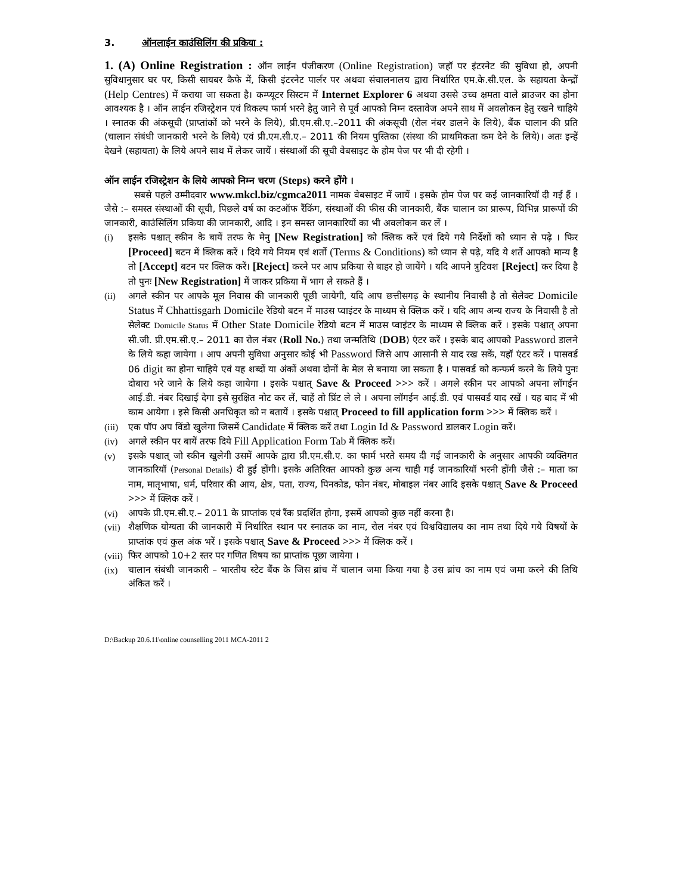3. ऑनलाईन काउंसिलिंग की प्रकिया :
1. (A) Online Registration : ऑन लाईन पंजीकरण (Online Registration) जहॉ पर इंटरनेट की सुविधा हो, अपनी सुविधानुसार घर पर, किसी सायबर कैफे में, किसी इंटरनेट पार्लर पर अथवा संचालनालय द्वारा निर्धारित एम.के.सी.एल. के सहायता केन्द्रों (Help Centres) में कराया जा सकता है। कम्प्यूटर सिस्टम में Internet Explorer 6 अथवा उससे उच्च क्षमता वाले ब्राउजर का होना आवश्यक है । ऑन लाईन रजिस्ट्रेशन एवं विकल्प फार्म भरने हेतु जाने से पूर्व आपको निम्न दस्तावेज अपने साथ में अवलोकन हेतु रखने चाहिये । स्नातक की अंकसूची (प्राप्तांकों को भरने के लिये), प्री.एम.सी.ए.–2011 की अंकसूची (रोल नंबर डालने के लिये), बैंक चालान की प्रति (चालान संबंधी जानकारी भरने के लिये) एवं प्री.एम.सी.ए.– 2011 की नियम पुस्तिका (संस्था की प्राथमिकता कम देने के लिये)। अतः इन्हें देखने (सहायता) के लिये अपने साथ में लेकर जायें । संस्थाओं की सूची वेबसाइट के होम पेज पर भी दी रहेगी ।
ऑन लाईन रजिस्ट्रेशन के लिये आपको निम्न चरण (Steps) करने होंगे ।
सबसे पहले उम्मीदवार www.mkcl.biz/cgmca2011 नामक वेबसाइट में जायें । इसके होम पेज पर कई जानकारियॉ दी गई हैं । जैसे :– समस्त संस्थाओं की सूची, पिछले वर्ष का कटऑफ रैंकिंग, संस्थाओं की फीस की जानकारी, बैंक चालान का प्रारूप, विभिन्न प्रारूपों की जानकारी, काउंसिलिंग प्रकिया की जानकारी, आदि । इन समस्त जानकारियों का भी अवलोकन कर लें ।
(i) इसके पश्चात् स्कीन के बायें तरफ के मेनु [New Registration] को क्लिक करें एवं दिये गये निर्देशों को ध्यान से पढ़े । फिर [Proceed] बटन में क्लिक करें । दिये गये नियम एवं शर्तो (Terms & Conditions) को ध्यान से पढ़े, यदि ये शर्ते आपको मान्य है तो [Accept] बटन पर क्लिक करें। [Reject] करने पर आप प्रकिया से बाहर हो जायेंगे । यदि आपने त्रुटिवश [Reject] कर दिया है तो पुनः [New Registration] में जाकर प्रकिया में भाग ले सकते हैं ।
(ii) अगले स्कीन पर आपके मूल निवास की जानकारी पूछी जायेगी, यदि आप छत्तीसगढ़ के स्थानीय निवासी है तो सेलेक्ट Domicile Status में Chhattisgarh Domicile रेडियो बटन में माउस प्वाइंटर के माध्यम से क्लिक करें । यदि आप अन्य राज्य के निवासी है तो सेलेक्ट Domicile Status में Other State Domicile रेडियो बटन में माउस प्वाइंटर के माध्यम से क्लिक करें । इसके पश्चात् अपना सी.जी. प्री.एम.सी.ए.– 2011 का रोल नंबर (Roll No.) तथा जन्मतिथि (DOB) एंटर करें । इसके बाद आपको Password डालने के लिये कहा जायेगा । आप अपनी सुविधा अनुसार कोई भी Password जिसे आप आसानी से याद रख सकें, यहॉ एंटर करें । पासवर्ड 06 digit का होना चाहिये एवं यह शब्दों या अंकों अथवा दोनों के मेल से बनाया जा सकता है । पासवर्ड को कन्फर्म करने के लिये पुनः दोबारा भरे जाने के लिये कहा जायेगा । इसके पश्चात् Save & Proceed >>> करें । अगले स्कीन पर आपको अपना लॉगईन आई.डी. नंबर दिखाई देगा इसे सुरक्षित नोट कर लें, चाहें तो प्रिंट ले ले । अपना लॉगईन आई.डी. एवं पासवर्ड याद रखें । यह बाद में भी काम आयेगा । इसे किसी अनधिकृत को न बतायें । इसके पश्चात् Proceed to fill application form >>> में क्लिक करें ।
(iii)
एक पॉप अप विंडो खुलेगा जिसमें Candidate में क्लिक करें तथा Login Id & Password डालकर Login करें।
(iv) अगले स्कीन पर बायें तरफ दिये Fill Application Form Tab में क्लिक करें।
(v) इसके पश्चात् जो स्कीन खुलेगी उसमें आपके द्वारा प्री.एम.सी.ए. का फार्म भरते समय दी गई जानकारी के अनुसार आपकी व्यक्तिगत जानकारियॉ (Personal Details) दी हुई होंगी। इसके अतिरिक्त आपको कुछ अन्य चाही गई जानकारियॉ भरनी होंगी जैसे :– माता का नाम, मातृभाषा, धर्म, परिवार की आय, क्षेत्र, पता, राज्य, पिनकोड, फोन नंबर, मोबाइल नंबर आदि इसके पश्चात् Save & Proceed >>> में क्लिक करें ।
(vi) आपके प्री.एम.सी.ए.– 2011 के प्राप्तांक एवं रैंक प्रदर्शित होगा, इसमें आपको कुछ नहीं करना है।
(vii)
शैक्षणिक योग्यता की जानकारी में निर्धारित स्थान पर स्नातक का नाम, रोल नंबर एवं विश्वविद्यालय का नाम तथा दिये गये विषयों के प्राप्तांक एवं कुल अंक भरें । इसके पश्चात् Save & Proceed >>> में क्लिक करें ।
(viii)
फिर आपको 10+2 स्तर पर गणित विषय का प्राप्तांक पूछा जायेगा ।
(ix) चालान संबंधी जानकारी – भारतीय स्टेट बैंक के जिस ब्रांच में चालान जमा किया गया है उस ब्रांच का नाम एवं जमा करने की तिथि अंकित करें ।
D:\Backup 20.6.11\online counselling 2011 MCA-2011 2